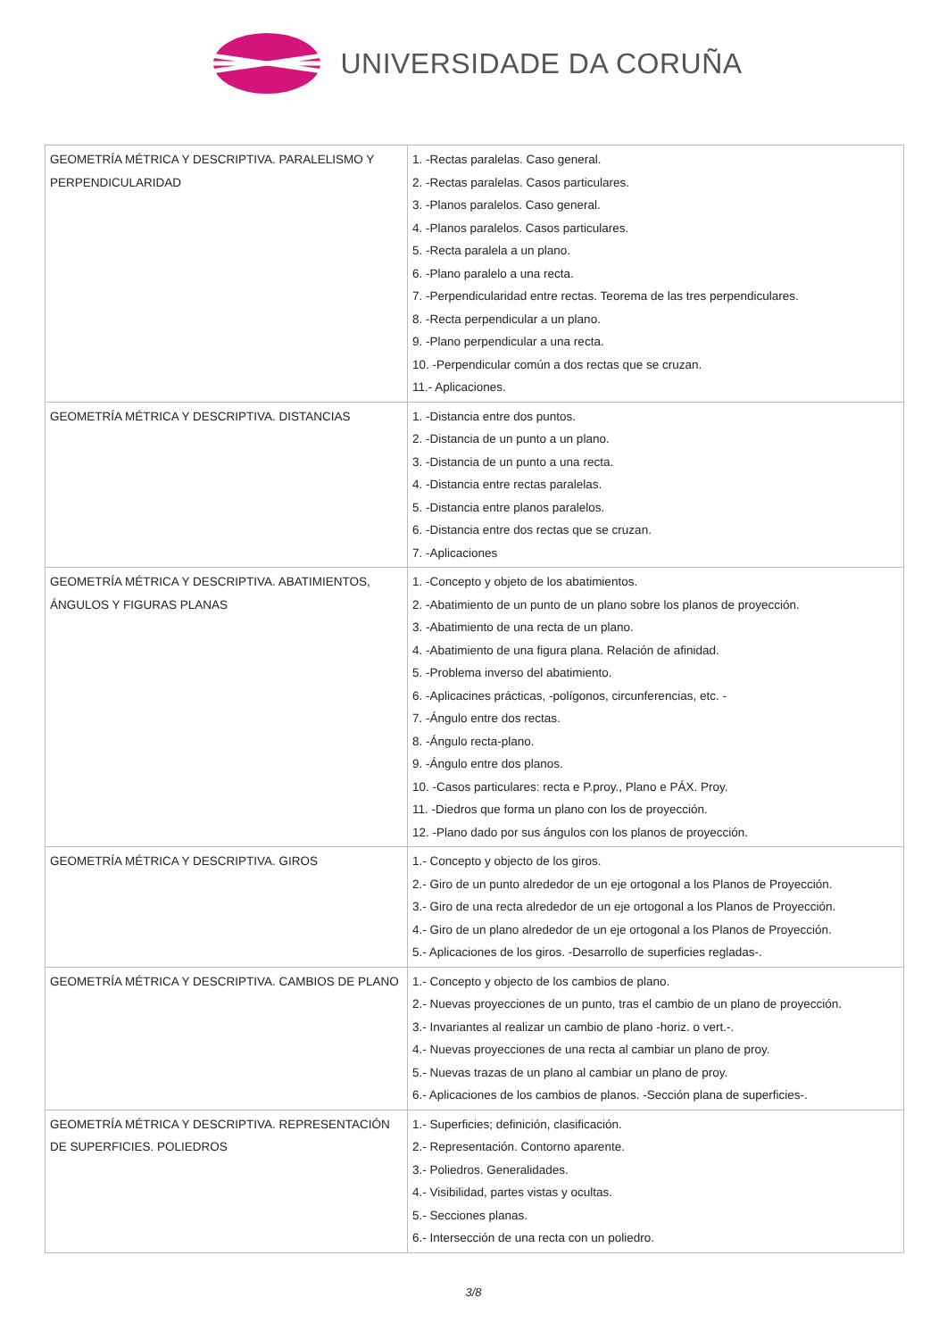UNIVERSIDADE DA CORUÑA
| GEOMETRÍA MÉTRICA Y DESCRIPTIVA. PARALELISMO Y PERPENDICULARIDAD | 1. -Rectas paralelas. Caso general. 2. -Rectas paralelas. Casos particulares. 3. -Planos paralelos. Caso general. 4. -Planos paralelos. Casos particulares. 5. -Recta paralela a un plano. 6. -Plano paralelo a una recta. 7. -Perpendicularidad entre rectas. Teorema de las tres perpendiculares. 8. -Recta perpendicular a un plano. 9. -Plano perpendicular a una recta. 10. -Perpendicular común a dos rectas que se cruzan. 11.- Aplicaciones. |
| GEOMETRÍA MÉTRICA Y DESCRIPTIVA. DISTANCIAS | 1. -Distancia entre dos puntos. 2. -Distancia de un punto a un plano. 3. -Distancia de un punto a una recta. 4. -Distancia entre rectas paralelas. 5. -Distancia entre planos paralelos. 6. -Distancia entre dos rectas que se cruzan. 7. -Aplicaciones |
| GEOMETRÍA MÉTRICA Y DESCRIPTIVA. ABATIMIENTOS, ÁNGULOS Y FIGURAS PLANAS | 1. -Concepto y objeto de los abatimientos. 2. -Abatimiento de un punto de un plano sobre los planos de proyección. 3. -Abatimiento de una recta de un plano. 4. -Abatimiento de una figura plana. Relación de afinidad. 5. -Problema inverso del abatimiento. 6. -Aplicacines prácticas, -polígonos, circunferencias, etc. - 7. -Ángulo entre dos rectas. 8. -Ángulo recta-plano. 9. -Ángulo entre dos planos. 10. -Casos particulares: recta e P.proy., Plano e PÁX. Proy. 11. -Diedros que forma un plano con los de proyección. 12. -Plano dado por sus ángulos con los planos de proyección. |
| GEOMETRÍA MÉTRICA Y DESCRIPTIVA. GIROS | 1.- Concepto y objecto de los giros. 2.- Giro de un punto alrededor de un eje ortogonal a los Planos de Proyección. 3.- Giro de una recta alrededor de un eje ortogonal a los Planos de Proyección. 4.- Giro de un plano alrededor de un eje ortogonal a los Planos de Proyección. 5.- Aplicaciones de los giros. -Desarrollo de superficies regladas-. |
| GEOMETRÍA MÉTRICA Y DESCRIPTIVA. CAMBIOS DE PLANO | 1.- Concepto y objecto de los cambios de plano. 2.- Nuevas proyecciones de un punto, tras el cambio de un plano de proyección. 3.- Invariantes al realizar un cambio de plano -horiz. o vert.-. 4.- Nuevas proyecciones de una recta al cambiar un plano de proy. 5.- Nuevas trazas de un plano al cambiar un plano de proy. 6.- Aplicaciones de los cambios de planos. -Sección plana de superficies-. |
| GEOMETRÍA MÉTRICA Y DESCRIPTIVA. REPRESENTACIÓN DE SUPERFICIES. POLIEDROS | 1.- Superficies; definición, clasificación. 2.- Representación. Contorno aparente. 3.- Poliedros. Generalidades. 4.- Visibilidad, partes vistas y ocultas. 5.- Secciones planas. 6.- Intersección de una recta con un poliedro. |
3/8